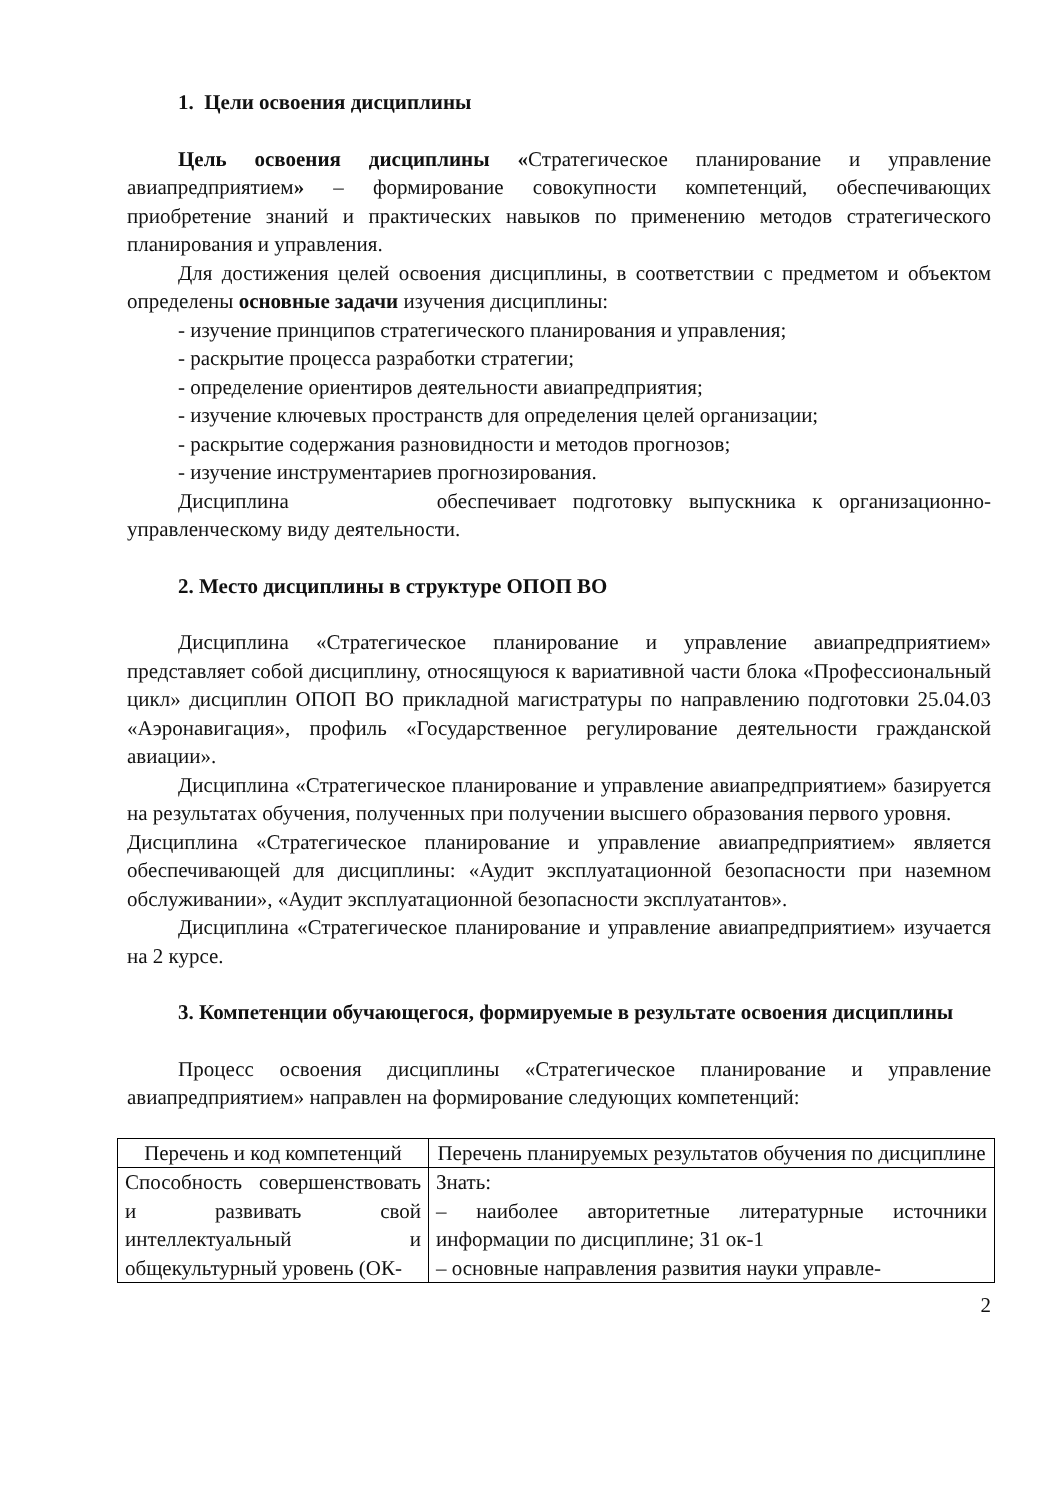1. Цели освоения дисциплины
Цель освоения дисциплины «Стратегическое планирование и управление авиапредприятием» – формирование совокупности компетенций, обеспечивающих приобретение знаний и практических навыков по применению методов стратегического планирования и управления.
Для достижения целей освоения дисциплины, в соответствии с предметом и объектом определены основные задачи изучения дисциплины:
- изучение принципов стратегического планирования и управления;
- раскрытие процесса разработки стратегии;
- определение ориентиров деятельности авиапредприятия;
- изучение ключевых пространств для определения целей организации;
- раскрытие содержания разновидности и методов прогнозов;
- изучение инструментариев прогнозирования.
Дисциплина обеспечивает подготовку выпускника к организационно-управленческому виду деятельности.
2. Место дисциплины в структуре ОПОП ВО
Дисциплина «Стратегическое планирование и управление авиапредприятием» представляет собой дисциплину, относящуюся к вариативной части блока «Профессиональный цикл» дисциплин ОПОП ВО прикладной магистратуры по направлению подготовки 25.04.03 «Аэронавигация», профиль «Государственное регулирование деятельности гражданской авиации».
Дисциплина «Стратегическое планирование и управление авиапредприятием» базируется на результатах обучения, полученных при получении высшего образования первого уровня.
Дисциплина «Стратегическое планирование и управление авиапредприятием» является обеспечивающей для дисциплины: «Аудит эксплуатационной безопасности при наземном обслуживании», «Аудит эксплуатационной безопасности эксплуатантов».
Дисциплина «Стратегическое планирование и управление авиапредприятием» изучается на 2 курсе.
3. Компетенции обучающегося, формируемые в результате освоения дисциплины
Процесс освоения дисциплины «Стратегическое планирование и управление авиапредприятием» направлен на формирование следующих компетенций:
| Перечень и код компетенций | Перечень планируемых результатов обучения по дисциплине |
| Способность совершенствовать и развивать свой интеллектуальный и общекультурный уровень (ОК- | Знать: – наиболее авторитетные литературные источники информации по дисциплине; З1 ок-1 – основные направления развития науки управле- |
2